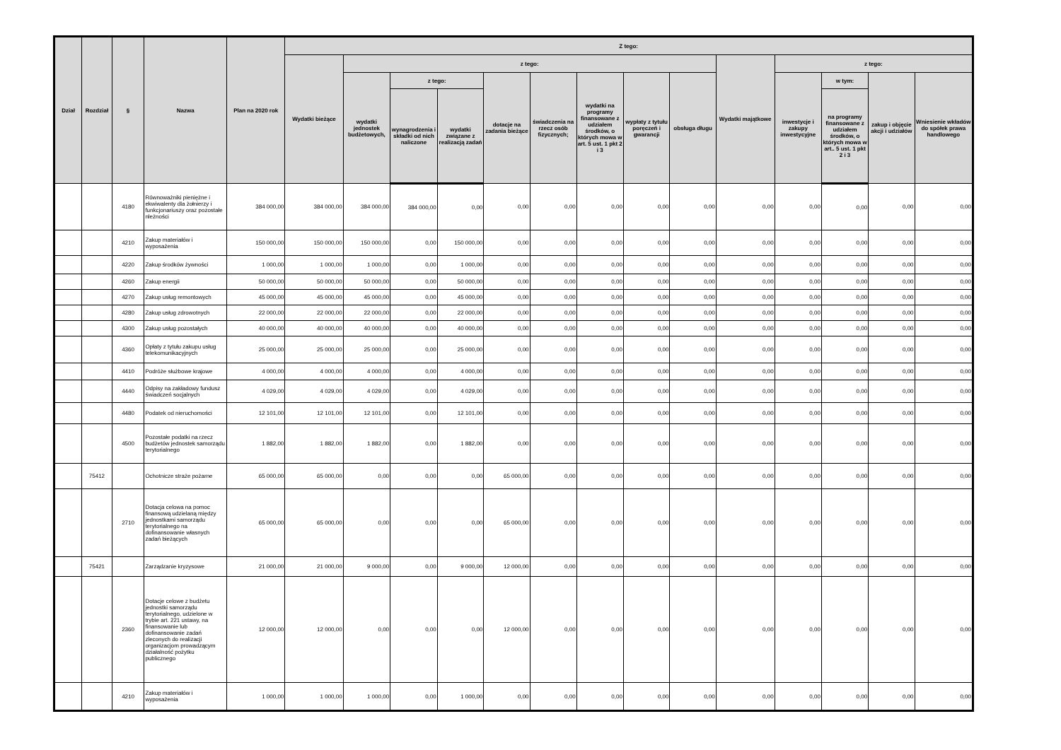| Dział | Rozdział | § | Nazwa | Plan na 2020 rok | Z tego: | | | | | | | | | | | | | |
| --- | --- | --- | --- | --- | --- | --- | --- | --- | --- | --- | --- | --- | --- | --- | --- | --- | --- | --- |
| | | | | | Wydatki bieżące | z tego: | | | | | | | | Wydatki majątkowe | z tego: | | | |
| | | | | | | wydatki jednostek budżetowych, | z tego: | | dotacje na zadania bieżące | świadczenia na rzecz osób fizycznych; | wydatki na programy finansowane z udziałem środków, o których mowa w art. 5 ust. 1 pkt 2 i 3 | wypłaty z tytułu poręczeń i gwarancji | obsługa długu | | inwestycje i zakupy inwestycyjne | w tym: | zakup i objęcie akcji i udziałów | Wniesienie wkładów do spółek prawa handlowego |
| | | | | | | | wynagrodzenia i składki od nich naliczone | wydatki związane z realizacją zadań | | | | | | | | na programy finansowane z udziałem środków, o których mowa w art.. 5 ust. 1 pkt 2 i 3 | | |
| | | 4180 | Równoważniki pieniężne i ekwiwalenty dla żołnierzy i funkcjonariuszy oraz pozostałe nleżności | 384 000,00 | 384 000,00 | 384 000,00 | 384 000,00 | 0,00 | 0,00 | 0,00 | 0,00 | 0,00 | 0,00 | 0,00 | 0,00 | 0,00 | 0,00 | 0,00 |
| | | 4210 | Zakup materiałów i wyposażenia | 150 000,00 | 150 000,00 | 150 000,00 | 0,00 | 150 000,00 | 0,00 | 0,00 | 0,00 | 0,00 | 0,00 | 0,00 | 0,00 | 0,00 | 0,00 | 0,00 |
| | | 4220 | Zakup środków żywności | 1 000,00 | 1 000,00 | 1 000,00 | 0,00 | 1 000,00 | 0,00 | 0,00 | 0,00 | 0,00 | 0,00 | 0,00 | 0,00 | 0,00 | 0,00 | 0,00 |
| | | 4260 | Zakup energii | 50 000,00 | 50 000,00 | 50 000,00 | 0,00 | 50 000,00 | 0,00 | 0,00 | 0,00 | 0,00 | 0,00 | 0,00 | 0,00 | 0,00 | 0,00 | 0,00 |
| | | 4270 | Zakup usług remontowych | 45 000,00 | 45 000,00 | 45 000,00 | 0,00 | 45 000,00 | 0,00 | 0,00 | 0,00 | 0,00 | 0,00 | 0,00 | 0,00 | 0,00 | 0,00 | 0,00 |
| | | 4280 | Zakup usług zdrowotnych | 22 000,00 | 22 000,00 | 22 000,00 | 0,00 | 22 000,00 | 0,00 | 0,00 | 0,00 | 0,00 | 0,00 | 0,00 | 0,00 | 0,00 | 0,00 | 0,00 |
| | | 4300 | Zakup usług pozostałych | 40 000,00 | 40 000,00 | 40 000,00 | 0,00 | 40 000,00 | 0,00 | 0,00 | 0,00 | 0,00 | 0,00 | 0,00 | 0,00 | 0,00 | 0,00 | 0,00 |
| | | 4360 | Opłaty z tytułu zakupu usług telekomunikacyjnych | 25 000,00 | 25 000,00 | 25 000,00 | 0,00 | 25 000,00 | 0,00 | 0,00 | 0,00 | 0,00 | 0,00 | 0,00 | 0,00 | 0,00 | 0,00 | 0,00 |
| | | 4410 | Podróże służbowe krajowe | 4 000,00 | 4 000,00 | 4 000,00 | 0,00 | 4 000,00 | 0,00 | 0,00 | 0,00 | 0,00 | 0,00 | 0,00 | 0,00 | 0,00 | 0,00 | 0,00 |
| | | 4440 | Odpisy na zakładowy fundusz świadczeń socjalnych | 4 029,00 | 4 029,00 | 4 029,00 | 0,00 | 4 029,00 | 0,00 | 0,00 | 0,00 | 0,00 | 0,00 | 0,00 | 0,00 | 0,00 | 0,00 | 0,00 |
| | | 4480 | Podatek od nieruchomości | 12 101,00 | 12 101,00 | 12 101,00 | 0,00 | 12 101,00 | 0,00 | 0,00 | 0,00 | 0,00 | 0,00 | 0,00 | 0,00 | 0,00 | 0,00 | 0,00 |
| | | 4500 | Pozostałe podatki na rzecz budżetów jednostek samorządu terytorialnego | 1 882,00 | 1 882,00 | 1 882,00 | 0,00 | 1 882,00 | 0,00 | 0,00 | 0,00 | 0,00 | 0,00 | 0,00 | 0,00 | 0,00 | 0,00 | 0,00 |
| | 75412 | | Ochotnicze straże pożarne | 65 000,00 | 65 000,00 | 0,00 | 0,00 | 0,00 | 65 000,00 | 0,00 | 0,00 | 0,00 | 0,00 | 0,00 | 0,00 | 0,00 | 0,00 | 0,00 |
| | | 2710 | Dotacja celowa na pomoc finansową udzielaną między jednostkami samorządu terytorialnego na dofinansowanie własnych zadań bieżących | 65 000,00 | 65 000,00 | 0,00 | 0,00 | 0,00 | 65 000,00 | 0,00 | 0,00 | 0,00 | 0,00 | 0,00 | 0,00 | 0,00 | 0,00 | 0,00 |
| | 75421 | | Zarządzanie kryzysowe | 21 000,00 | 21 000,00 | 9 000,00 | 0,00 | 9 000,00 | 12 000,00 | 0,00 | 0,00 | 0,00 | 0,00 | 0,00 | 0,00 | 0,00 | 0,00 | 0,00 |
| | | 2360 | Dotacje celowe z budżetu jednostki samorządu terytorialnego, udzielone w trybie art. 221 ustawy, na finansowanie lub dofinansowanie zadań zleconych do realizacji organizacjom prowadzącym działalność pożytku publicznego | 12 000,00 | 12 000,00 | 0,00 | 0,00 | 0,00 | 12 000,00 | 0,00 | 0,00 | 0,00 | 0,00 | 0,00 | 0,00 | 0,00 | 0,00 | 0,00 |
| | | 4210 | Zakup materiałów i wyposażenia | 1 000,00 | 1 000,00 | 1 000,00 | 0,00 | 1 000,00 | 0,00 | 0,00 | 0,00 | 0,00 | 0,00 | 0,00 | 0,00 | 0,00 | 0,00 | 0,00 |